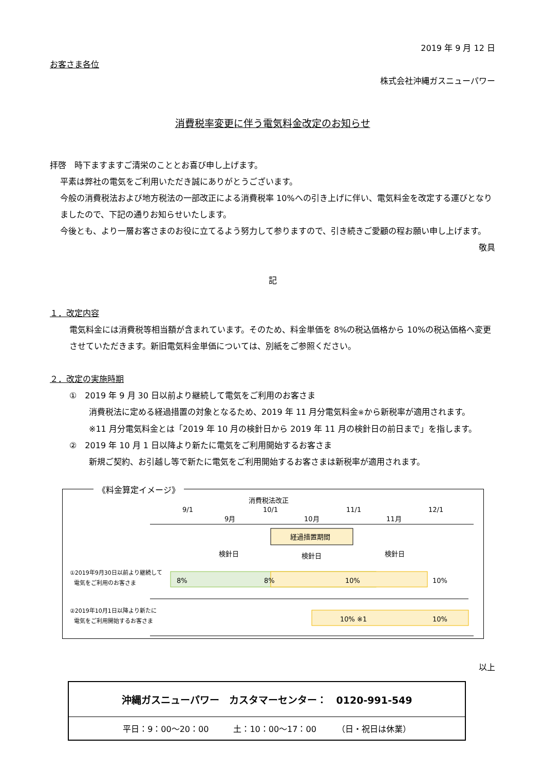2019 年 9 月 12 日
お客さま各位
株式会社沖縄ガスニューパワー
消費税率変更に伴う電気料金改定のお知らせ
拝啓　時下ますますご清栄のこととお喜び申し上げます。
平素は弊社の電気をご利用いただき誠にありがとうございます。
今般の消費税法および地方税法の一部改正による消費税率 10%への引き上げに伴い、電気料金を改定する運びとなりましたので、下記の通りお知らせいたします。
今後とも、より一層お客さまのお役に立てるよう努力して参りますので、引き続きご愛顧の程お願い申し上げます。
敬具
記
１．改定内容
電気料金には消費税等相当額が含まれています。そのため、料金単価を 8%の税込価格から 10%の税込価格へ変更させていただきます。新旧電気料金単価については、別紙をご参照ください。
２．改定の実施時期
①　2019 年 9 月 30 日以前より継続して電気をご利用のお客さま
消費税法に定める経過措置の対象となるため、2019 年 11 月分電気料金※から新税率が適用されます。
※11 月分電気料金とは「2019 年 10 月の検針日から 2019 年 11 月の検針日の前日まで」を指します。
②　2019 年 10 月 1 日以降より新たに電気をご利用開始するお客さま
新規ご契約、お引越し等で新たに電気をご利用開始するお客さまは新税率が適用されます。
《料金算定イメージ》
消費税法改正
9/1
10/1
11/1
12/1
9月
10月
11月
経過措置期間
検針日
検針日
検針日
①2019年9月30日以前より継続して
電気をご利用のお客さま
8%
8%
10%
10%
②2019年10月1日以降より新たに
電気をご利用開始するお客さま
10% ※1
10%
以上
| 沖縄ガスニューパワー カスタマーセンター： 0120-991-549 |
| 平日：9：00～20：00 土：10：00～17：00 （日・祝日は休業） |